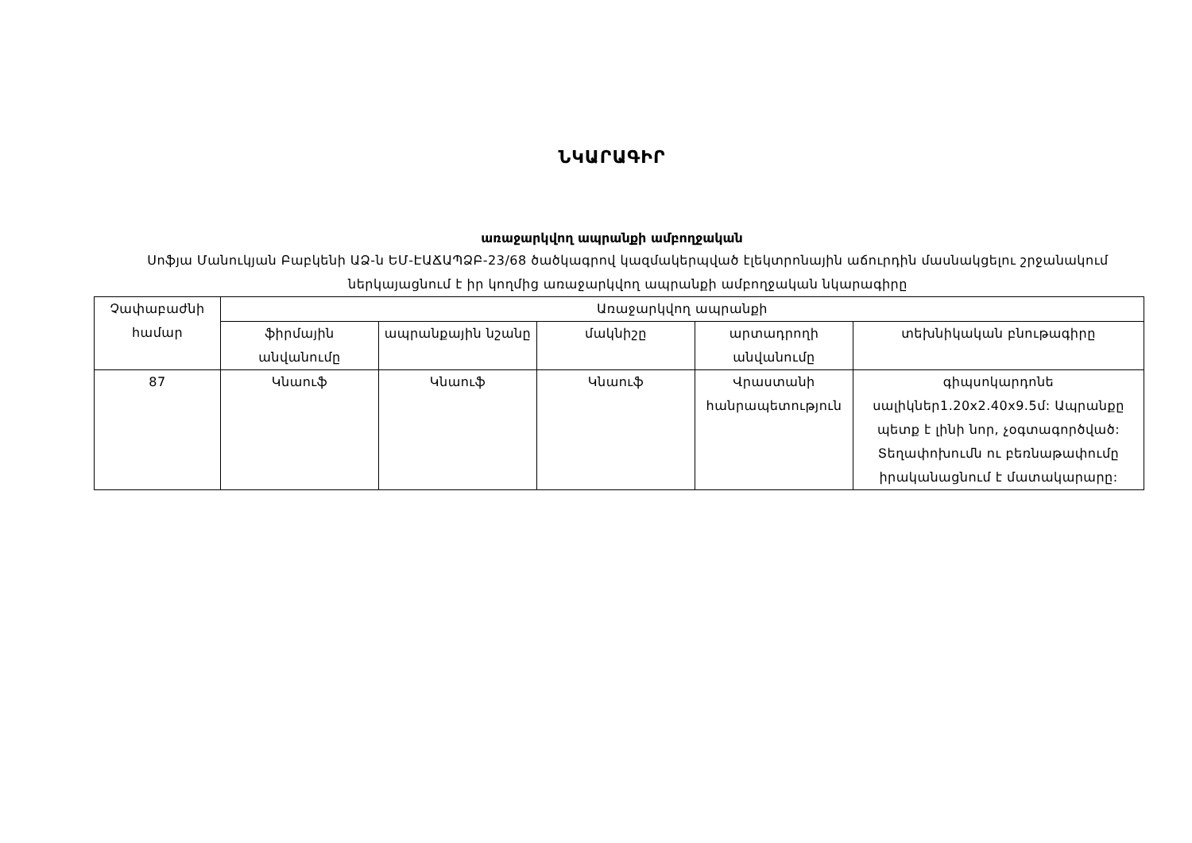ՆԿԱՐԱԳԻՐ
առաջարկվող ապրանքի ամբողջական
Սոֆյա Մանուկյան Բաբկենի ԱՁ-ն ԵՄ-ԷԱՃԱՊՁԲ-23/68 ծածկագրով կազմակերպված էլեկտրոնային աճուրդին մասնակցելու շրջանակում ներկայացնում է իր կողմից առաջարկվող ապրանքի ամբողջական նկարագիրը
| Չափաբաժնի համար | Առաջարկվող ապրանքի | | | | |
| --- | --- | --- | --- | --- | --- |
| | ֆիրմային անվանումը | ապրանքային նշանը | մակնիշը | արտադրողի անվանումը | տեխնիկական բնութագիրը |
| 87 | Կնաուֆ | Կնաուֆ | Կնաուֆ | Վրաստանի հանրապետություն | գիպսոկարդոնե սալիկներ1.20x2.40x9.5մ: Ապրանքը պետք է լինի նոր, չօգտագործված: Տեղափոխումն ու բեռնաթափումը իրականացնում է մատակարարը: |